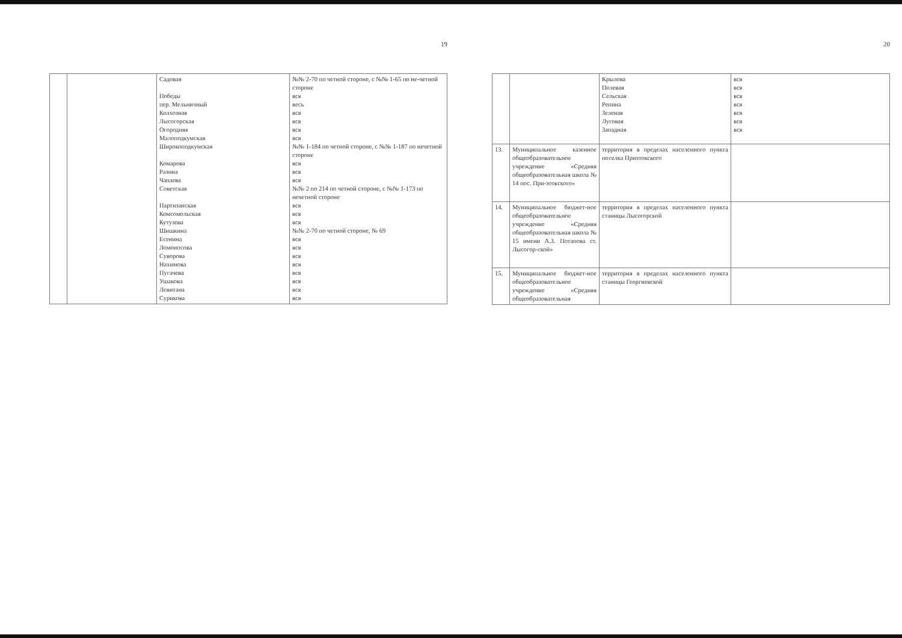19
| | | Садовая Победы пер. Мельничный Колхозная Лысогорская Огородняя Малоподкумская Широкоподкумская Комарова Разина Чапаева Советская Партизанская Комсомольская Кутузова Шишкина Есенина Ломоносова Суворова Нахимова Пугачева Ушакова Левитана Сурикова | №№ 2-70 по четной стороне, с №№ 1-65 по не-четной стороне вся весь вся вся вся вся №№ 1-184 по четной стороне, с №№ 1-187 по нечетной стороне вся вся вся №№ 2 по 214 по четной стороне, с №№ 1-173 по нечетной стороне вся вся вся №№ 2-70 по четной стороне, № 69 вся вся вся вся вся вся вся вся |
20
| | | Крылова Полевая Сельская Репина Зеленая Луговая Западная | вся вся вся вся вся вся вся |
| 13. | Муниципальное казенное общеобразовательное учреждение «Средняя общеобразовательная школа № 14 пос. При-этокского» | территория в пределах населенного пункта поселка Приэтокского | |
| 14. | Муниципальное бюджет-ное общеобразовательное учреждение «Средняя общеобразовательная школа № 15 имени А.З. Потапова ст. Лысогор-ской» | территория в пределах населенного пункта станицы Лысогорской | |
| 15. | Муниципальное бюджет-ное общеобразовательное учреждение «Средняя общеобразовательная | территория в пределах населенного пункта станицы Георгиевской | |